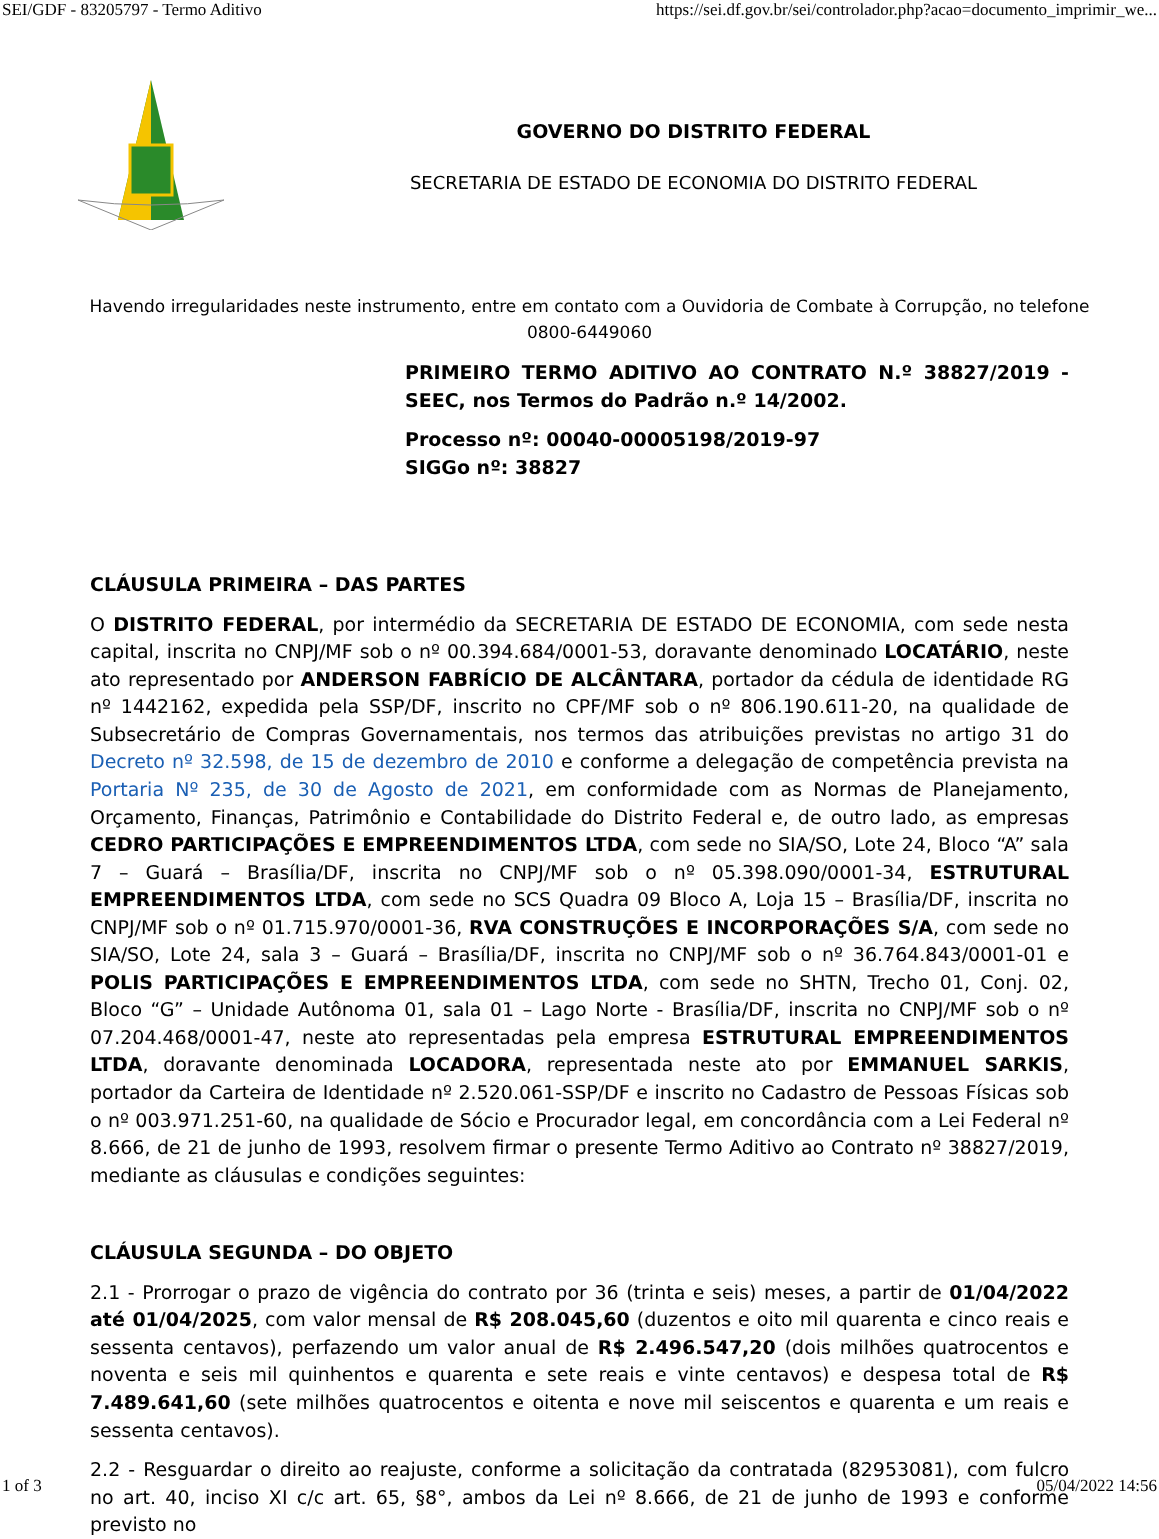SEI/GDF - 83205797 - Termo Aditivo https://sei.df.gov.br/sei/controlador.php?acao=documento_imprimir_we...
GOVERNO DO DISTRITO FEDERAL
SECRETARIA DE ESTADO DE ECONOMIA DO DISTRITO FEDERAL
Havendo irregularidades neste instrumento, entre em contato com a Ouvidoria de Combate à Corrupção, no telefone 0800-6449060
PRIMEIRO TERMO ADITIVO AO CONTRATO N.º 38827/2019 - SEEC, nos Termos do Padrão n.º 14/2002.
Processo nº: 00040-00005198/2019-97
SIGGo nº: 38827
CLÁUSULA PRIMEIRA – DAS PARTES
O DISTRITO FEDERAL, por intermédio da SECRETARIA DE ESTADO DE ECONOMIA, com sede nesta capital, inscrita no CNPJ/MF sob o nº 00.394.684/0001-53, doravante denominado LOCATÁRIO, neste ato representado por ANDERSON FABRÍCIO DE ALCÂNTARA, portador da cédula de identidade RG nº 1442162, expedida pela SSP/DF, inscrito no CPF/MF sob o nº 806.190.611-20, na qualidade de Subsecretário de Compras Governamentais, nos termos das atribuições previstas no artigo 31 do Decreto nº 32.598, de 15 de dezembro de 2010 e conforme a delegação de competência prevista na Portaria Nº 235, de 30 de Agosto de 2021, em conformidade com as Normas de Planejamento, Orçamento, Finanças, Patrimônio e Contabilidade do Distrito Federal e, de outro lado, as empresas CEDRO PARTICIPAÇÕES E EMPREENDIMENTOS LTDA, com sede no SIA/SO, Lote 24, Bloco “A” sala 7 – Guará – Brasília/DF, inscrita no CNPJ/MF sob o nº 05.398.090/0001-34, ESTRUTURAL EMPREENDIMENTOS LTDA, com sede no SCS Quadra 09 Bloco A, Loja 15 – Brasília/DF, inscrita no CNPJ/MF sob o nº 01.715.970/0001-36, RVA CONSTRUÇÕES E INCORPORAÇÕES S/A, com sede no SIA/SO, Lote 24, sala 3 – Guará – Brasília/DF, inscrita no CNPJ/MF sob o nº 36.764.843/0001-01 e POLIS PARTICIPAÇÕES E EMPREENDIMENTOS LTDA, com sede no SHTN, Trecho 01, Conj. 02, Bloco “G” – Unidade Autônoma 01, sala 01 – Lago Norte - Brasília/DF, inscrita no CNPJ/MF sob o nº 07.204.468/0001-47, neste ato representadas pela empresa ESTRUTURAL EMPREENDIMENTOS LTDA, doravante denominada LOCADORA, representada neste ato por EMMANUEL SARKIS, portador da Carteira de Identidade nº 2.520.061-SSP/DF e inscrito no Cadastro de Pessoas Físicas sob o nº 003.971.251-60, na qualidade de Sócio e Procurador legal, em concordância com a Lei Federal nº 8.666, de 21 de junho de 1993, resolvem firmar o presente Termo Aditivo ao Contrato nº 38827/2019, mediante as cláusulas e condições seguintes:
CLÁUSULA SEGUNDA – DO OBJETO
2.1 - Prorrogar o prazo de vigência do contrato por 36 (trinta e seis) meses, a partir de 01/04/2022 até 01/04/2025, com valor mensal de R$ 208.045,60 (duzentos e oito mil quarenta e cinco reais e sessenta centavos), perfazendo um valor anual de R$ 2.496.547,20 (dois milhões quatrocentos e noventa e seis mil quinhentos e quarenta e sete reais e vinte centavos) e despesa total de R$ 7.489.641,60 (sete milhões quatrocentos e oitenta e nove mil seiscentos e quarenta e um reais e sessenta centavos).
2.2 - Resguardar o direito ao reajuste, conforme a solicitação da contratada (82953081), com fulcro no art. 40, inciso XI c/c art. 65, §8°, ambos da Lei nº 8.666, de 21 de junho de 1993 e conforme previsto no
1 of 3 05/04/2022 14:56